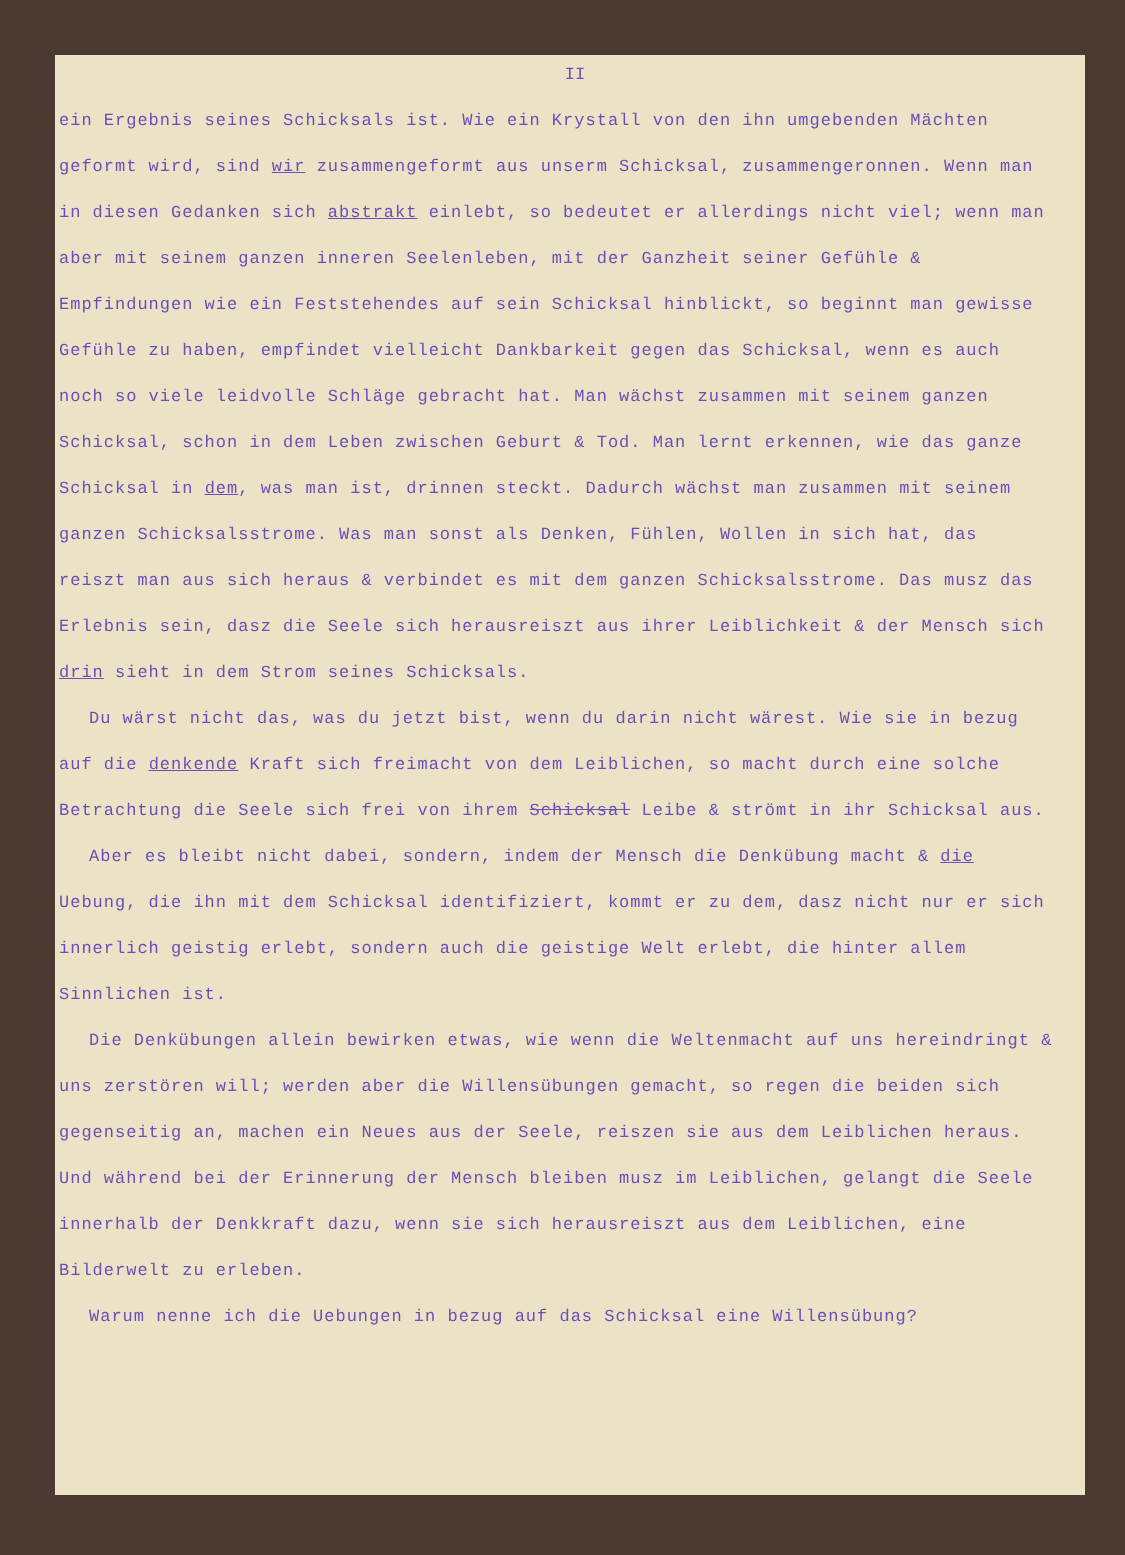II
ein Ergebnis seines Schicksals ist. Wie ein Krystall von den ihn umgebenden Mächten geformt wird, sind wir zusammengeformt aus unserm Schicksal, zusammengeronnen. Wenn man in diesen Gedanken sich abstrakt einlebt, so bedeutet er allerdings nicht viel; wenn man aber mit seinem ganzen inneren Seelenleben, mit der Ganzheit seiner Gefühle & Empfindungen wie ein Feststehendes auf sein Schicksal hinblickt, so beginnt man gewisse Gefühle zu haben, empfindet vielleicht Dankbarkeit gegen das Schicksal, wenn es auch noch so viele leidvolle Schläge gebracht hat. Man wächst zusammen mit seinem ganzen Schicksal, schon in dem Leben zwischen Geburt & Tod. Man lernt erkennen, wie das ganze Schicksal in dem, was man ist, drinnen steckt. Dadurch wächst man zusammen mit seinem ganzen Schicksalsstrome. Was man sonst als Denken, Fühlen, Wollen in sich hat, das reiszt man aus sich heraus & verbindet es mit dem ganzen Schicksalsstrome. Das musz das Erlebnis sein, dasz die Seele sich herausreiszt aus ihrer Leiblichkeit & der Mensch sich drin sieht in dem Strom seines Schicksals.
Du wärst nicht das, was du jetzt bist, wenn du darin nicht wärest. Wie sie in bezug auf die denkende Kraft sich freimacht von dem Leiblichen, so macht durch eine solche Betrachtung die Seele sich frei von ihrem Schicksal Leibe & strömt in ihr Schicksal aus.
Aber es bleibt nicht dabei, sondern, indem der Mensch die Denkübung macht & die Uebung, die ihn mit dem Schicksal identifiziert, kommt er zu dem, dasz nicht nur er sich innerlich geistig erlebt, sondern auch die geistige Welt erlebt, die hinter allem Sinnlichen ist.
Die Denkübungen allein bewirken etwas, wie wenn die Weltenmacht auf uns hereindringt & uns zerstören will; werden aber die Willensübungen gemacht, so regen die beiden sich gegenseitig an, machen ein Neues aus der Seele, reiszen sie aus dem Leiblichen heraus. Und während bei der Erinnerung der Mensch bleiben musz im Leiblichen, gelangt die Seele innerhalb der Denkkraft dazu, wenn sie sich herausreiszt aus dem Leiblichen, eine Bilderwelt zu erleben.
Warum nenne ich die Uebungen in bezug auf das Schicksal eine Willensübung?